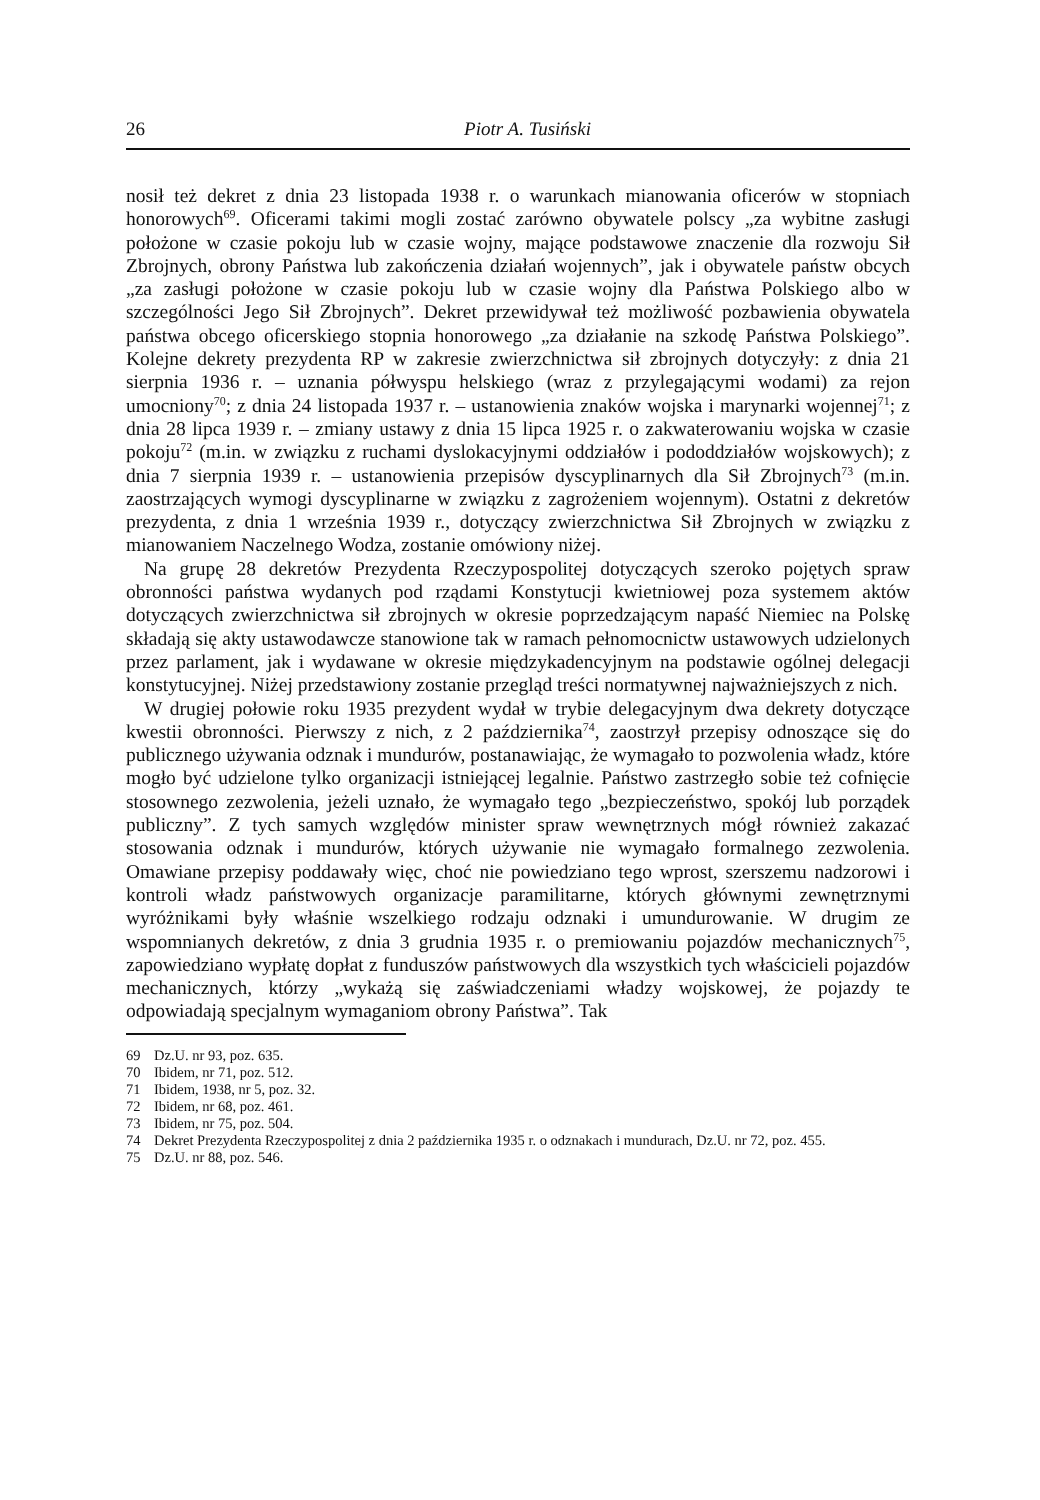26 Piotr A. Tusiński
nosił też dekret z dnia 23 listopada 1938 r. o warunkach mianowania oficerów w stopniach honorowych<sup>69</sup>. Oficerami takimi mogli zostać zarówno obywatele polscy „za wybitne zasługi położone w czasie pokoju lub w czasie wojny, mające podstawowe znaczenie dla rozwoju Sił Zbrojnych, obrony Państwa lub zakończenia działań wojennych”, jak i obywatele państw obcych „za zasługi położone w czasie pokoju lub w czasie wojny dla Państwa Polskiego albo w szczególności Jego Sił Zbrojnych”. Dekret przewidywał też możliwość pozbawienia obywatela państwa obcego oficerskiego stopnia honorowego „za działanie na szkodę Państwa Polskiego”. Kolejne dekrety prezydenta RP w zakresie zwierzchnictwa sił zbrojnych dotyczyły: z dnia 21 sierpnia 1936 r. – uznania półwyspu helskiego (wraz z przylegającymi wodami) za rejon umocniony<sup>70</sup>; z dnia 24 listopada 1937 r. – ustanowienia znaków wojska i marynarki wojennej<sup>71</sup>; z dnia 28 lipca 1939 r. – zmiany ustawy z dnia 15 lipca 1925 r. o zakwaterowaniu wojska w czasie pokoju<sup>72</sup> (m.in. w związku z ruchami dyslokacyjnymi oddziałów i pododdziałów wojskowych); z dnia 7 sierpnia 1939 r. – ustanowienia przepisów dyscyplinarnych dla Sił Zbrojnych<sup>73</sup> (m.in. zaostrzających wymogi dyscyplinarne w związku z zagrożeniem wojennym). Ostatni z dekretów prezydenta, z dnia 1 września 1939 r., dotyczący zwierzchnictwa Sił Zbrojnych w związku z mianowaniem Naczelnego Wodza, zostanie omówiony niżej.
Na grupę 28 dekretów Prezydenta Rzeczypospolitej dotyczących szeroko pojętych spraw obronności państwa wydanych pod rządami Konstytucji kwietniowej poza systemem aktów dotyczących zwierzchnictwa sił zbrojnych w okresie poprzedzającym napaść Niemiec na Polskę składają się akty ustawodawcze stanowione tak w ramach pełnomocnictw ustawowych udzielonych przez parlament, jak i wydawane w okresie międzykadencyjnym na podstawie ogólnej delegacji konstytucyjnej. Niżej przedstawiony zostanie przegląd treści normatywnej najważniejszych z nich.
W drugiej połowie roku 1935 prezydent wydał w trybie delegacyjnym dwa dekrety dotyczące kwestii obronności. Pierwszy z nich, z 2 października<sup>74</sup>, zaostrzył przepisy odnoszące się do publicznego używania odznak i mundurów, postanawiając, że wymagało to pozwolenia władz, które mogło być udzielone tylko organizacji istniejącej legalnie. Państwo zastrzegło sobie też cofnięcie stosownego zezwolenia, jeżeli uznało, że wymagało tego „bezpieczeństwo, spokój lub porządek publiczny”. Z tych samych względów minister spraw wewnętrznych mógł również zakazać stosowania odznak i mundurów, których używanie nie wymagało formalnego zezwolenia. Omawiane przepisy poddawały więc, choć nie powiedziano tego wprost, szerszemu nadzorowi i kontroli władz państwowych organizacje paramilitarne, których głównymi zewnętrznymi wyróżnikami były właśnie wszelkiego rodzaju odznaki i umundurowanie. W drugim ze wspomnianych dekretów, z dnia 3 grudnia 1935 r. o premiowaniu pojazdów mechanicznych<sup>75</sup>, zapowiedziano wypłatę dopłat z funduszów państwowych dla wszystkich tych właścicieli pojazdów mechanicznych, którzy „wykażą się zaświadczeniami władzy wojskowej, że pojazdy te odpowiadają specjalnym wymaganiom obrony Państwa”. Tak
69 Dz.U. nr 93, poz. 635.
70 Ibidem, nr 71, poz. 512.
71 Ibidem, 1938, nr 5, poz. 32.
72 Ibidem, nr 68, poz. 461.
73 Ibidem, nr 75, poz. 504.
74 Dekret Prezydenta Rzeczypospolitej z dnia 2 października 1935 r. o odznakach i mundurach, Dz.U. nr 72, poz. 455.
75 Dz.U. nr 88, poz. 546.